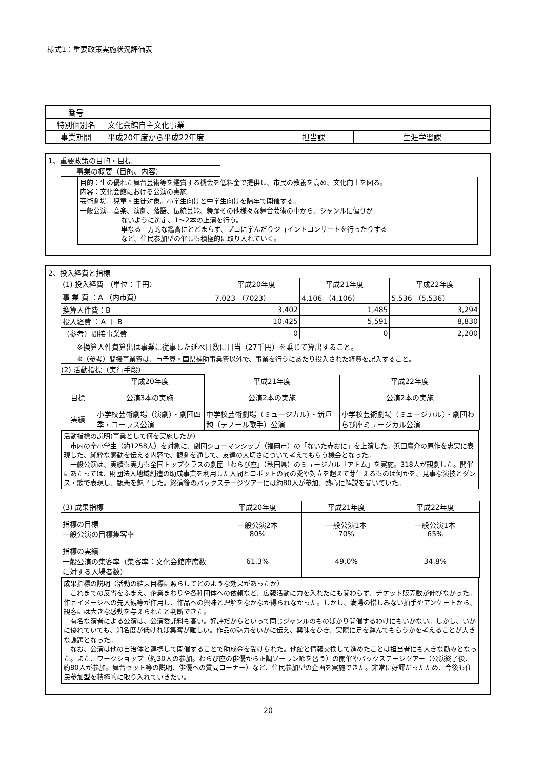様式1：重要政策実施状況評価表
| 番号 | | | |
| 特別個別名 | 文化会館自主文化事業 | | |
| 事業期間 | 平成20年度から平成22年度 | 担当課 | 生涯学習課 |
1、重要政策の目的・目標
事業の概要（目的、内容）
目的：生の優れた舞台芸術等を鑑賞する機会を低料金で提供し、市民の教養を高め、文化向上を図る。
内容：文化会館における公演の実施
芸術劇場…児童・生徒対象。小学生向けと中学生向けを隔年で開催する。
一般公演…音楽、演劇、落語、伝統芸能、舞踊その他様々な舞台芸術の中から、ジャンルに偏りが
ないように選定、1～2本の上演を行う。
単なる一方的な鑑賞にとどまらず、プロに学んだりジョイントコンサートを行ったりする
など、住民参加型の催しも積極的に取り入れていく。
2、投入経費と指標
| (1) 投入経費 （単位：千円） | 平成20年度 | 平成21年度 | 平成22年度 |
| 事 業 費 ：A （内市費） | 7,023 （7023） | 4,106 （4,106） | 5,536 （5,536） |
| 換算人件費：B | 3,402 | 1,485 | 3,294 |
| 投入経費 ：A ＋ B | 10,425 | 5,591 | 8,830 |
| （参考）間接事業費 | 0 | 0 | 2,200 |
※換算人件費算出は事業に従事した延べ日数に日当（27千円）を乗じて算出すること。
※（参考）間接事業費は、市予算・国県補助事業費以外で、事業を行うにあたり投入された経費を記入すること。
(2) 活動指標（実行手段）
| | 平成20年度 | 平成21年度 | 平成22年度 |
| --- | --- | --- | --- |
| 目標 | 公演3本の実施 | 公演2本の実施 | 公演2本の実施 |
| 実績 | 小学校芸術劇場（演劇）・劇団四季・コーラス公演 | 中学校芸術劇場（ミュージカル）・新垣勉（テノール歌手）公演 | 小学校芸術劇場（ミュージカル）・劇団わらび座ミュージカル公演 |
活動指標の説明(事業として何を実施したか)
　市内の全小学生（約1258人）を対象に、劇団ショーマンシップ（福岡市）の「ないた赤おに」を上演した。浜田廣介の原作を忠実に表現した、純粋な感動を伝える内容で、観劇を通して、友達の大切さについて考えてもらう機会となった。
　一般公演は、実績も実力も全国トップクラスの劇団「わらび座」（秋田県）のミュージカル「アトム」を実施。318人が観劇した。開催にあたっては、財団法人地域創造の助成事業を利用した人間とロボットの間の愛や対立を超えて芽生えるものは何かを、見事な演技とダンス・歌で表現し、観衆を魅了した。終演後のバックステージツアーには約80人が参加、熱心に解説を聞いていた。
| (3) 成果指標 | 平成20年度 | 平成21年度 | 平成22年度 |
| 指標の目標 一般公演の目標集客率 | 一般公演2本 80% | 一般公演1本 70% | 一般公演1本 65% |
| 指標の実績 一般公演の集客率（集客率：文化会館座席数に対する入場者数） | 61.3% | 49.0% | 34.8% |
成果指標の説明（活動の結果目標に照らしてどのような効果があったか）
　これまでの反省をふまえ、企業まわりや各種団体への依頼など、広報活動に力を入れたにも関わらず、チケット販売数が伸びなかった。作品イメージへの先入観等が作用し、作品への興味と理解をなかなか得られなかった。しかし、満場の惜しみない拍手やアンケートから、観客には大きな感動を与えられたと判断できた。
　有名な演者による公演は、公演委託料も高い。好評だからといって同じジャンルのものばかり開催するわけにもいかない。しかし、いかに優れていても、知名度が低ければ集客が難しい。作品の魅力をいかに伝え、興味をひき、実際に足を運んでもらうかを考えることが大きな課題となった。
　なお、公演は他の自治体と連携して開催することで助成金を受けられた。他館と情報交換して進めたことは担当者にも大きな励みとなった。また、ワークショップ（約30人の参加。わらび座の俳優から正調ソーラン節を習う）の開催やバックステージツアー（公演終了後、約80人が参加。舞台セット等の説明、俳優への質問コーナー）など、住民参加型の企画を実施できた。非常に好評だったため、今後も住民参加型を積極的に取り入れていきたい。
20